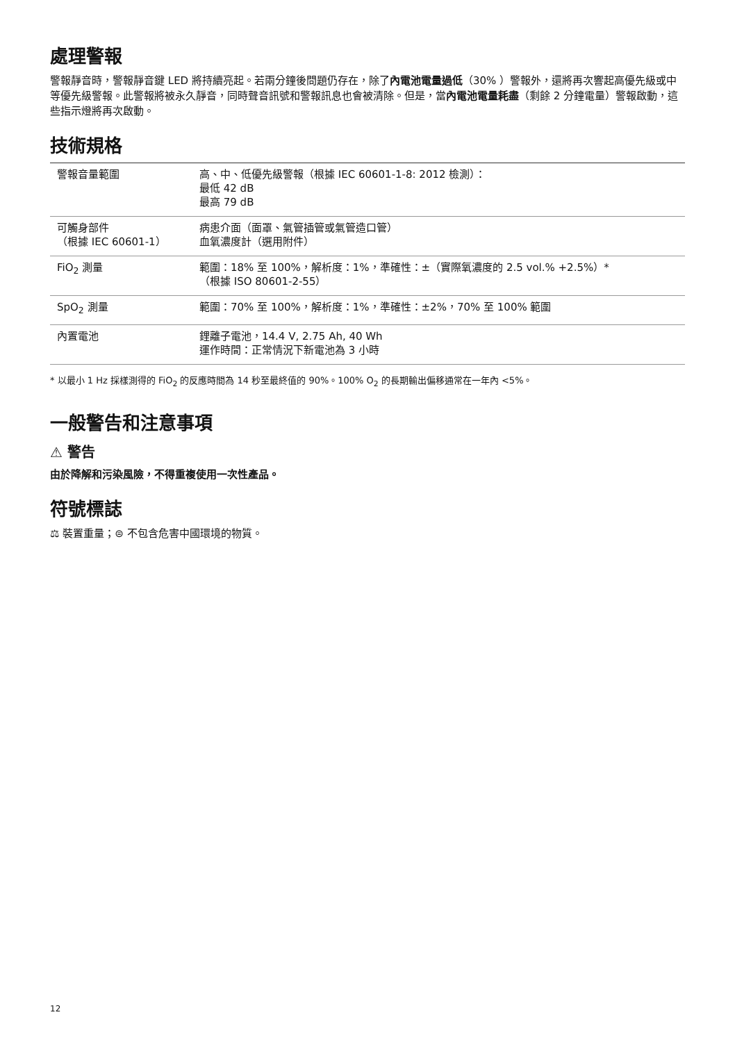處理警報
警報靜音時，警報靜音鍵 LED 將持續亮起。若兩分鐘後問題仍存在，除了內電池電量過低（30% ）警報外，還將再次響起高優先級或中等優先級警報。此警報將被永久靜音，同時聲音訊號和警報訊息也會被清除。但是，當內電池電量耗盡（剩餘 2 分鐘電量）警報啟動，這些指示燈將再次啟動。
技術規格
| 警報音量範圍 | 高、中、低優先級警報（根據 IEC 60601-1-8: 2012 檢測）： 最低 42 dB 最高 79 dB |
| 可觸身部件 （根據 IEC 60601-1） | 病患介面（面罩、氣管插管或氣管造口管） 血氧濃度計（選用附件） |
| FiO<sub>2</sub> 測量 | 範圍：18% 至 100%，解析度：1%，準確性：±（實際氧濃度的 2.5 vol.% +2.5%）* （根據 ISO 80601-2-55） |
| SpO<sub>2</sub> 測量 | 範圍：70% 至 100%，解析度：1%，準確性：±2%，70% 至 100% 範圍 |
| 內置電池 | 鋰離子電池，14.4 V, 2.75 Ah, 40 Wh 運作時間：正常情況下新電池為 3 小時 |
* 以最小 1 Hz 採樣測得的 FiO<sub>2</sub> 的反應時間為 14 秒至最終值的 90%。100% O<sub>2</sub> 的長期輸出偏移通常在一年內 <5%。
一般警告和注意事項
⚠ 警告
由於降解和污染風險，不得重複使用一次性產品。
符號標誌
⚖ 裝置重量；⊜ 不包含危害中國環境的物質。
12